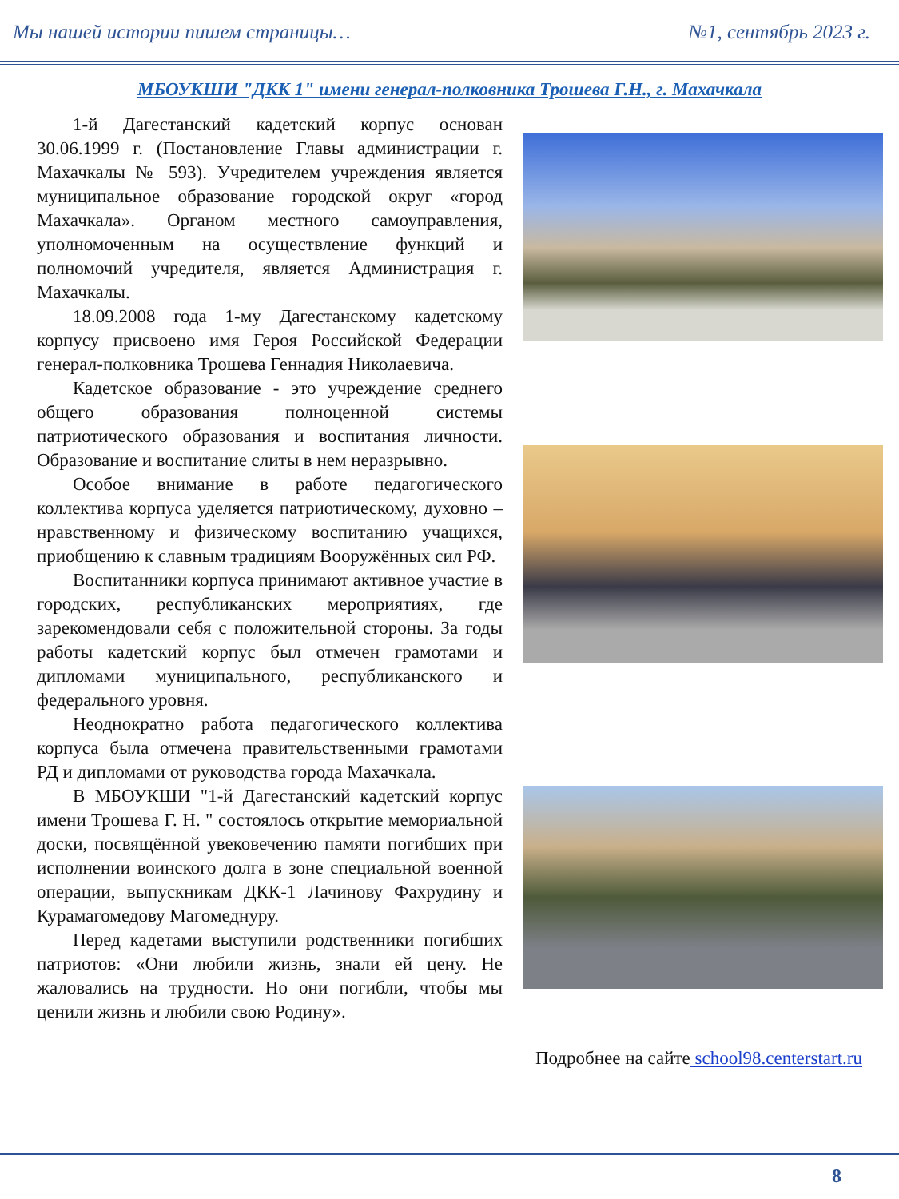Мы нашей истории пишем страницы… №1, сентябрь 2023 г.
МБОУКШИ "ДКК 1" имени генерал-полковника Трошева Г.Н., г. Махачкала
1-й Дагестанский кадетский корпус основан 30.06.1999 г. (Постановление Главы администрации г. Махачкалы № 593). Учредителем учреждения является муниципальное образование городской округ «город Махачкала». Органом местного самоуправления, уполномоченным на осуществление функций и полномочий учредителя, является Администрация г. Махачкалы.
18.09.2008 года 1-му Дагестанскому кадетскому корпусу присвоено имя Героя Российской Федерации генерал-полковника Трошева Геннадия Николаевича.
Кадетское образование - это учреждение среднего общего образования полноценной системы патриотического образования и воспитания личности. Образование и воспитание слиты в нем неразрывно.
Особое внимание в работе педагогического коллектива корпуса уделяется патриотическому, духовно – нравственному и физическому воспитанию учащихся, приобщению к славным традициям Вооружённых сил РФ.
Воспитанники корпуса принимают активное участие в городских, республиканских мероприятиях, где зарекомендовали себя с положительной стороны. За годы работы кадетский корпус был отмечен грамотами и дипломами муниципального, республиканского и федерального уровня.
Неоднократно работа педагогического коллектива корпуса была отмечена правительственными грамотами РД и дипломами от руководства города Махачкала.
В МБОУКШИ "1-й Дагестанский кадетский корпус имени Трошева Г. Н. " состоялось открытие мемориальной доски, посвящённой увековечению памяти погибших при исполнении воинского долга в зоне специальной военной операции, выпускникам ДКК-1 Лачинову Фахрудину и Курамагомедову Магомеднуру.
Перед кадетами выступили родственники погибших патриотов: «Они любили жизнь, знали ей цену. Не жаловались на трудности. Но они погибли, чтобы мы ценили жизнь и любили свою Родину».
Подробнее на сайте school98.centerstart.ru
8